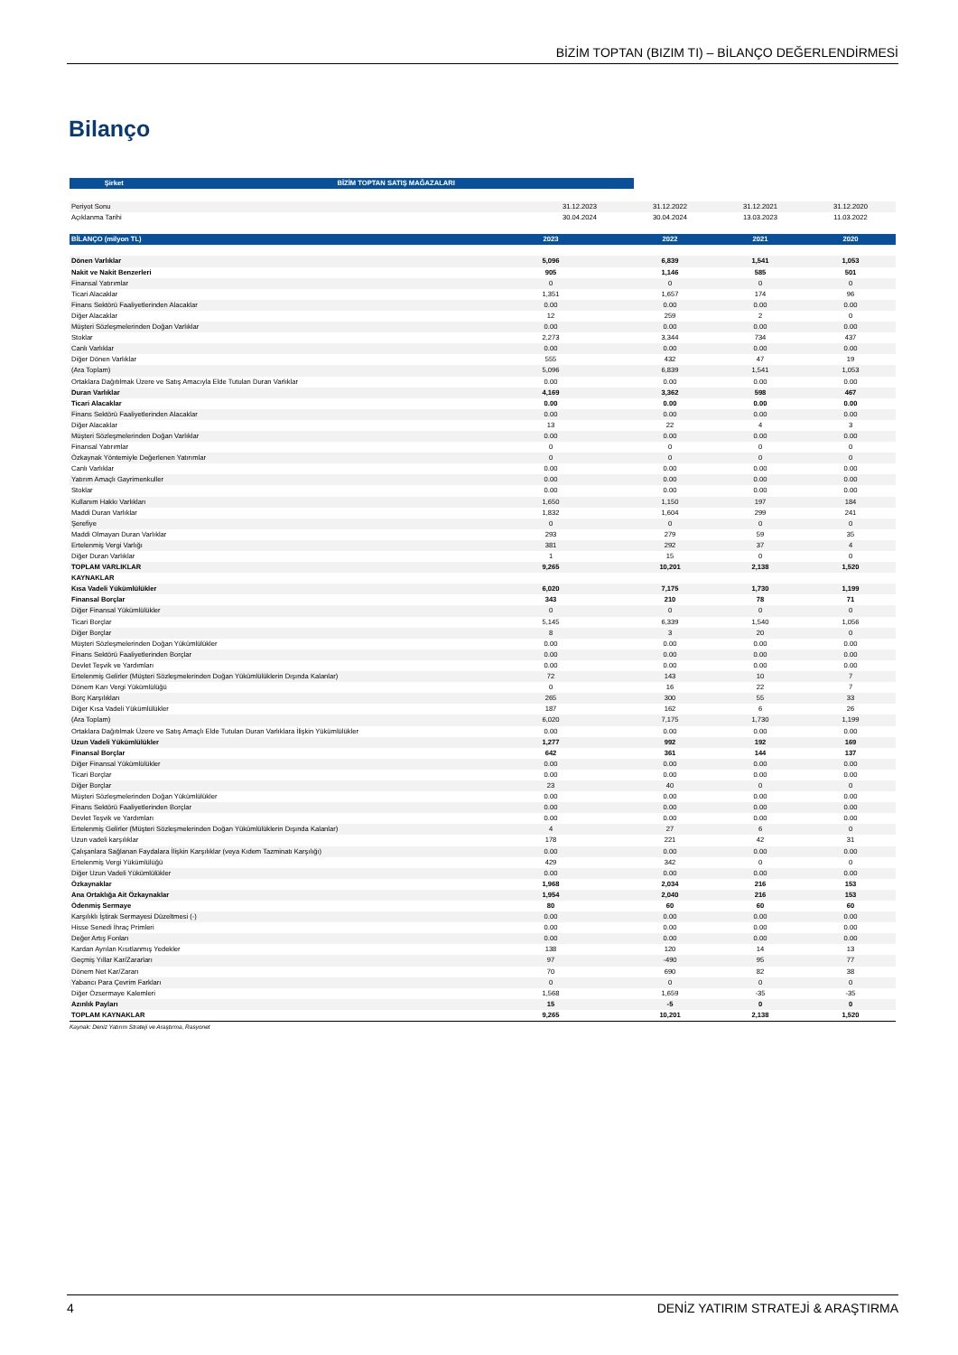BİZİM TOPTAN (BIZIM TI) – BİLANÇO DEĞERLENDİRMESİ
Bilanço
| Şirket | BİZİM TOPTAN SATIŞ MAĞAZALARI |
| --- | --- |
| Periyot Sonu | 31.12.2023 | 31.12.2022 | 31.12.2021 | 31.12.2020 |
| Açıklanma Tarihi | 30.04.2024 | 30.04.2024 | 13.03.2023 | 11.03.2022 |
| BİLANÇO (milyon TL) | 2023 | 2022 | 2021 | 2020 |
| --- | --- | --- | --- | --- |
| Dönen Varlıklar | 5,096 | 6,839 | 1,541 | 1,053 |
| Nakit ve Nakit Benzerleri | 905 | 1,146 | 585 | 501 |
| Finansal Yatırımlar | 0 | 0 | 0 | 0 |
| Ticari Alacaklar | 1,351 | 1,657 | 174 | 96 |
| Finans Sektörü Faaliyetlerinden Alacaklar | 0.00 | 0.00 | 0.00 | 0.00 |
| Diğer Alacaklar | 12 | 259 | 2 | 0 |
| Müşteri Sözleşmelerinden Doğan Varlıklar | 0.00 | 0.00 | 0.00 | 0.00 |
| Stoklar | 2,273 | 3,344 | 734 | 437 |
| Canlı Varlıklar | 0.00 | 0.00 | 0.00 | 0.00 |
| Diğer Dönen Varlıklar | 555 | 432 | 47 | 19 |
| (Ara Toplam) | 5,096 | 6,839 | 1,541 | 1,053 |
| Ortaklara Dağıtılmak Üzere ve Satış Amacıyla Elde Tutulan Duran Varlıklar | 0.00 | 0.00 | 0.00 | 0.00 |
| Duran Varlıklar | 4,169 | 3,362 | 598 | 467 |
| Ticari Alacaklar | 0.00 | 0.00 | 0.00 | 0.00 |
| Finans Sektörü Faaliyetlerinden Alacaklar | 0.00 | 0.00 | 0.00 | 0.00 |
| Diğer Alacaklar | 13 | 22 | 4 | 3 |
| Müşteri Sözleşmelerinden Doğan Varlıklar | 0.00 | 0.00 | 0.00 | 0.00 |
| Finansal Yatırımlar | 0 | 0 | 0 | 0 |
| Özkaynak Yöntemiyle Değerlenen Yatırımlar | 0 | 0 | 0 | 0 |
| Canlı Varlıklar | 0.00 | 0.00 | 0.00 | 0.00 |
| Yatırım Amaçlı Gayrimenkuller | 0.00 | 0.00 | 0.00 | 0.00 |
| Stoklar | 0.00 | 0.00 | 0.00 | 0.00 |
| Kullanım Hakkı Varlıkları | 1,650 | 1,150 | 197 | 184 |
| Maddi Duran Varlıklar | 1,832 | 1,604 | 299 | 241 |
| Şerefiye | 0 | 0 | 0 | 0 |
| Maddi Olmayan Duran Varlıklar | 293 | 279 | 59 | 35 |
| Ertelenmiş Vergi Varlığı | 381 | 292 | 37 | 4 |
| Diğer Duran Varlıklar | 1 | 15 | 0 | 0 |
| TOPLAM VARLIKLAR | 9,265 | 10,201 | 2,138 | 1,520 |
| KAYNAKLAR | | | | |
| Kısa Vadeli Yükümlülükler | 6,020 | 7,175 | 1,730 | 1,199 |
| Finansal Borçlar | 343 | 210 | 78 | 71 |
| Diğer Finansal Yükümlülükler | 0 | 0 | 0 | 0 |
| Ticari Borçlar | 5,145 | 6,339 | 1,540 | 1,056 |
| Diğer Borçlar | 8 | 3 | 20 | 0 |
| Müşteri Sözleşmelerinden Doğan Yükümlülükler | 0.00 | 0.00 | 0.00 | 0.00 |
| Finans Sektörü Faaliyetlerinden Borçlar | 0.00 | 0.00 | 0.00 | 0.00 |
| Devlet Teşvik ve Yardımları | 0.00 | 0.00 | 0.00 | 0.00 |
| Ertelenmiş Gelirler (Müşteri Sözleşmelerinden Doğan Yükümlülüklerin Dışında Kalanlar) | 72 | 143 | 10 | 7 |
| Dönem Karı Vergi Yükümlülüğü | 0 | 16 | 22 | 7 |
| Borç Karşılıkları | 265 | 300 | 55 | 33 |
| Diğer Kısa Vadeli Yükümlülükler | 187 | 162 | 6 | 26 |
| (Ara Toplam) | 6,020 | 7,175 | 1,730 | 1,199 |
| Ortaklara Dağıtılmak Üzere ve Satış Amaçlı Elde Tutulan Duran Varlıklara İlişkin Yükümlülükler | 0.00 | 0.00 | 0.00 | 0.00 |
| Uzun Vadeli Yükümlülükler | 1,277 | 992 | 192 | 169 |
| Finansal Borçlar | 642 | 361 | 144 | 137 |
| Diğer Finansal Yükümlülükler | 0.00 | 0.00 | 0.00 | 0.00 |
| Ticari Borçlar | 0.00 | 0.00 | 0.00 | 0.00 |
| Diğer Borçlar | 23 | 40 | 0 | 0 |
| Müşteri Sözleşmelerinden Doğan Yükümlülükler | 0.00 | 0.00 | 0.00 | 0.00 |
| Finans Sektörü Faaliyetlerinden Borçlar | 0.00 | 0.00 | 0.00 | 0.00 |
| Devlet Teşvik ve Yardımları | 0.00 | 0.00 | 0.00 | 0.00 |
| Ertelenmiş Gelirler (Müşteri Sözleşmelerinden Doğan Yükümlülüklerin Dışında Kalanlar) | 4 | 27 | 6 | 0 |
| Uzun vadeli karşılıklar | 178 | 221 | 42 | 31 |
| Çalışanlara Sağlanan Faydalara İlişkin Karşılıklar (veya Kıdem Tazminatı Karşılığı) | 0.00 | 0.00 | 0.00 | 0.00 |
| Ertelenmiş Vergi Yükümlülüğü | 429 | 342 | 0 | 0 |
| Diğer Uzun Vadeli Yükümlülükler | 0.00 | 0.00 | 0.00 | 0.00 |
| Özkaynaklar | 1,968 | 2,034 | 216 | 153 |
| Ana Ortaklığa Ait Özkaynaklar | 1,954 | 2,040 | 216 | 153 |
| Ödenmiş Sermaye | 80 | 60 | 60 | 60 |
| Karşılıklı İştirak Sermayesi Düzeltmesi (-) | 0.00 | 0.00 | 0.00 | 0.00 |
| Hisse Senedi İhraç Primleri | 0.00 | 0.00 | 0.00 | 0.00 |
| Değer Artış Fonları | 0.00 | 0.00 | 0.00 | 0.00 |
| Kardan Ayrılan Kısıtlanmış Yedekler | 138 | 120 | 14 | 13 |
| Geçmiş Yıllar Kar/Zararları | 97 | -490 | 95 | 77 |
| Dönem Net Kar/Zararı | 70 | 690 | 82 | 38 |
| Yabancı Para Çevrim Farkları | 0 | 0 | 0 | 0 |
| Diğer Özsermaye Kalemleri | 1,568 | 1,659 | -35 | -35 |
| Azınlık Payları | 15 | -5 | 0 | 0 |
| TOPLAM KAYNAKLAR | 9,265 | 10,201 | 2,138 | 1,520 |
Kaynak: Deniz Yatırım Strateji ve Araştırma, Rasyonet
4 DENİZ YATIRIM STRATEJİ & ARAŞTIRMA